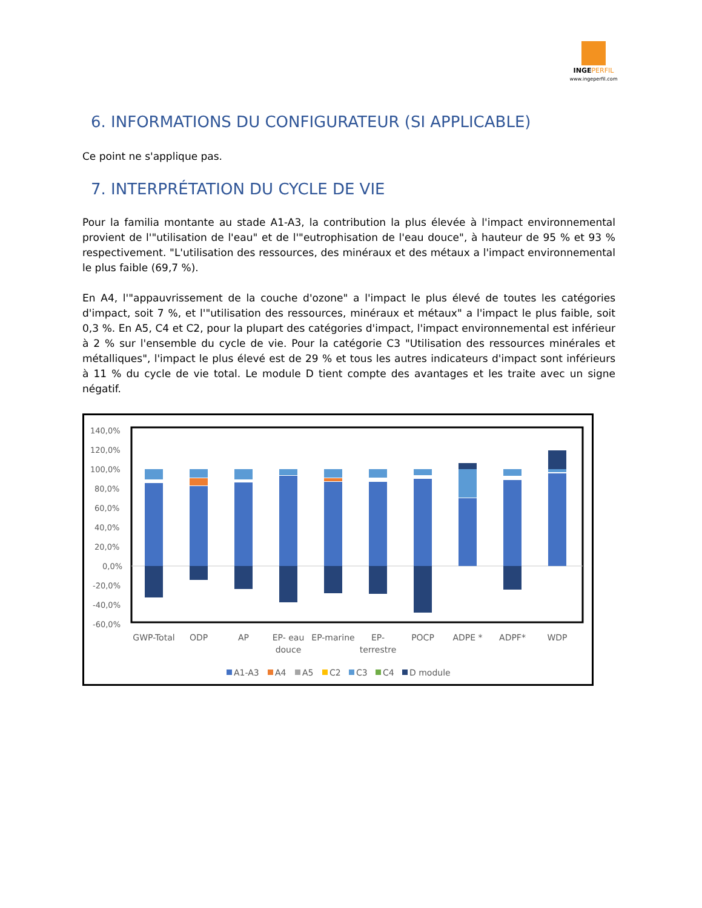INGE PERFIL
www.ingeperfil.com
6. INFORMATIONS DU CONFIGURATEUR (SI APPLICABLE)
Ce point ne s'applique pas.
7. INTERPRÉTATION DU CYCLE DE VIE
Pour la familia montante au stade A1-A3, la contribution la plus élevée à l'impact environnemental provient de l'"utilisation de l'eau" et de l'"eutrophisation de l'eau douce", à hauteur de 95 % et 93 % respectivement. "L'utilisation des ressources, des minéraux et des métaux a l'impact environnemental le plus faible (69,7 %).
En A4, l'"appauvrissement de la couche d'ozone" a l'impact le plus élevé de toutes les catégories d'impact, soit 7 %, et l'"utilisation des ressources, minéraux et métaux" a l'impact le plus faible, soit 0,3 %. En A5, C4 et C2, pour la plupart des catégories d'impact, l'impact environnemental est inférieur à 2 % sur l'ensemble du cycle de vie. Pour la catégorie C3 "Utilisation des ressources minérales et métalliques", l'impact le plus élevé est de 29 % et tous les autres indicateurs d'impact sont inférieurs à 11 % du cycle de vie total. Le module D tient compte des avantages et les traite avec un signe négatif.
140,0%
120,0%
100,0%
80,0%
60,0%
40,0%
20,0%
0,0%
-20,0%
-40,0%
-60,0%
GWP-Total
ODP
AP
EP- eau
douce
EP-marine
EP-
terrestre
POCP
ADPE *
ADPF*
WDP
A1-A3
A4
A5
C2
C3
C4
D module